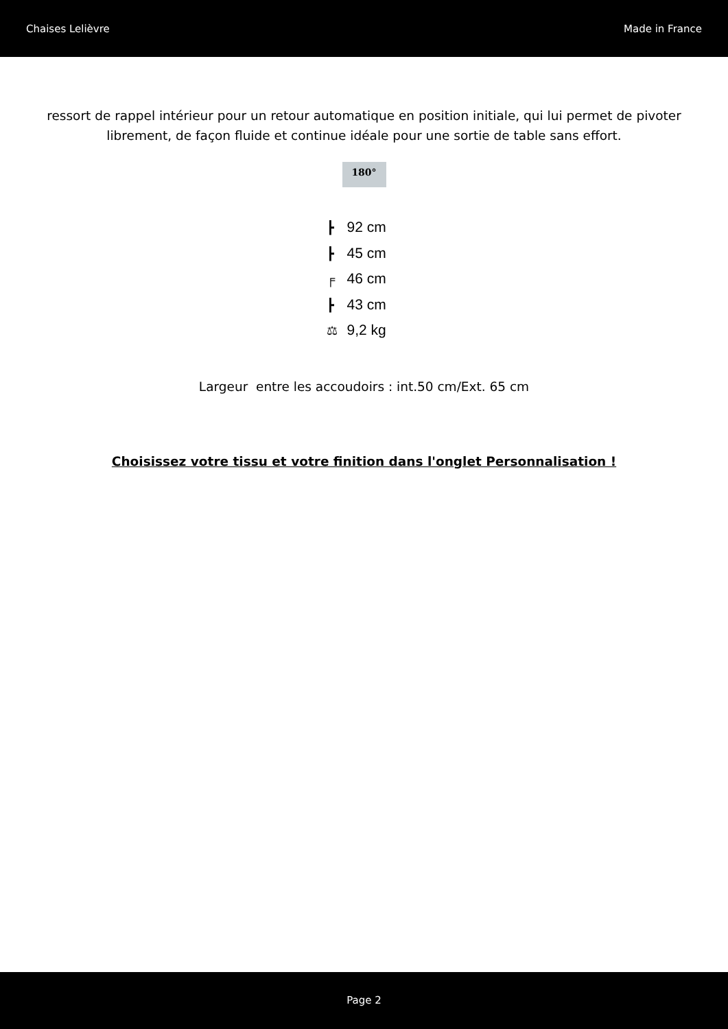Chaises Lelièvre Made in France
ressort de rappel intérieur pour un retour automatique en position initiale, qui lui permet de pivoter librement, de façon fluide et continue idéale pour une sortie de table sans effort.
180°
┣ 92 cm
┣ 45 cm
╒ 46 cm
┣ 43 cm
⚖ 9,2 kg
Largeur entre les accoudoirs : int.50 cm/Ext. 65 cm
Choisissez votre tissu et votre finition dans l'onglet Personnalisation !
Page 2